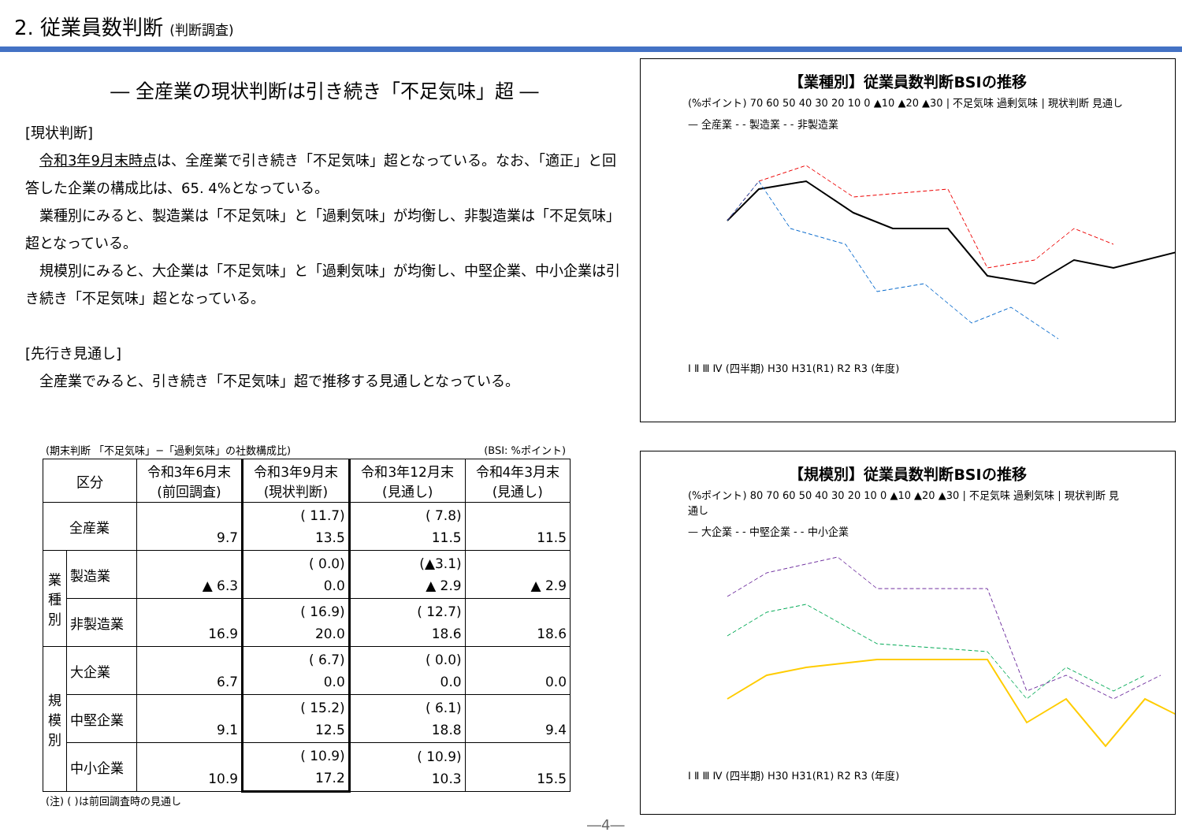2. 従業員数判断 (判断調査)
― 全産業の現状判断は引き続き「不足気味」超 ―
[現状判断]
令和3年9月末時点は、全産業で引き続き「不足気味」超となっている。なお、「適正」と回答した企業の構成比は、65. 4%となっている。
業種別にみると、製造業は「不足気味」と「過剰気味」が均衡し、非製造業は「不足気味」超となっている。
規模別にみると、大企業は「不足気味」と「過剰気味」が均衡し、中堅企業、中小企業は引き続き「不足気味」超となっている。
[先行き見通し]
全産業でみると、引き続き「不足気味」超で推移する見通しとなっている。
(期末判断 「不足気味」−「過剰気味」の社数構成比) (BSI: %ポイント)
| 区分 | | 令和3年6月末 (前回調査) | 令和3年9月末 (現状判断) | 令和3年12月末 (見通し) | 令和4年3月末 (見通し) |
| --- | --- | --- | --- | --- | --- |
| 全産業 | | 9.7 | ( 11.7) 13.5 | ( 7.8) 11.5 | 11.5 |
| 業 種 別 | 製造業 | ▲ 6.3 | ( 0.0) 0.0 | (▲3.1) ▲ 2.9 | ▲ 2.9 |
| | 非製造業 | 16.9 | ( 16.9) 20.0 | ( 12.7) 18.6 | 18.6 |
| 規 模 別 | 大企業 | 6.7 | ( 6.7) 0.0 | ( 0.0) 0.0 | 0.0 |
| | 中堅企業 | 9.1 | ( 15.2) 12.5 | ( 6.1) 18.8 | 9.4 |
| | 中小企業 | 10.9 | ( 10.9) 17.2 | ( 10.9) 10.3 | 15.5 |
(注) ( )は前回調査時の見通し
【業種別】従業員数判断BSIの推移
(%ポイント) 70 60 50 40 30 20 10 0 ▲10 ▲20 ▲30 | 不足気味 過剰気味 | 現状判断 見通し
— 全産業 - - 製造業 - - 非製造業
Ⅰ Ⅱ Ⅲ Ⅳ (四半期) H30 H31(R1) R2 R3 (年度)
【規模別】従業員数判断BSIの推移
(%ポイント) 80 70 60 50 40 30 20 10 0 ▲10 ▲20 ▲30 | 不足気味 過剰気味 | 現状判断 見通し
— 大企業 - - 中堅企業 - - 中小企業
Ⅰ Ⅱ Ⅲ Ⅳ (四半期) H30 H31(R1) R2 R3 (年度)
―4―